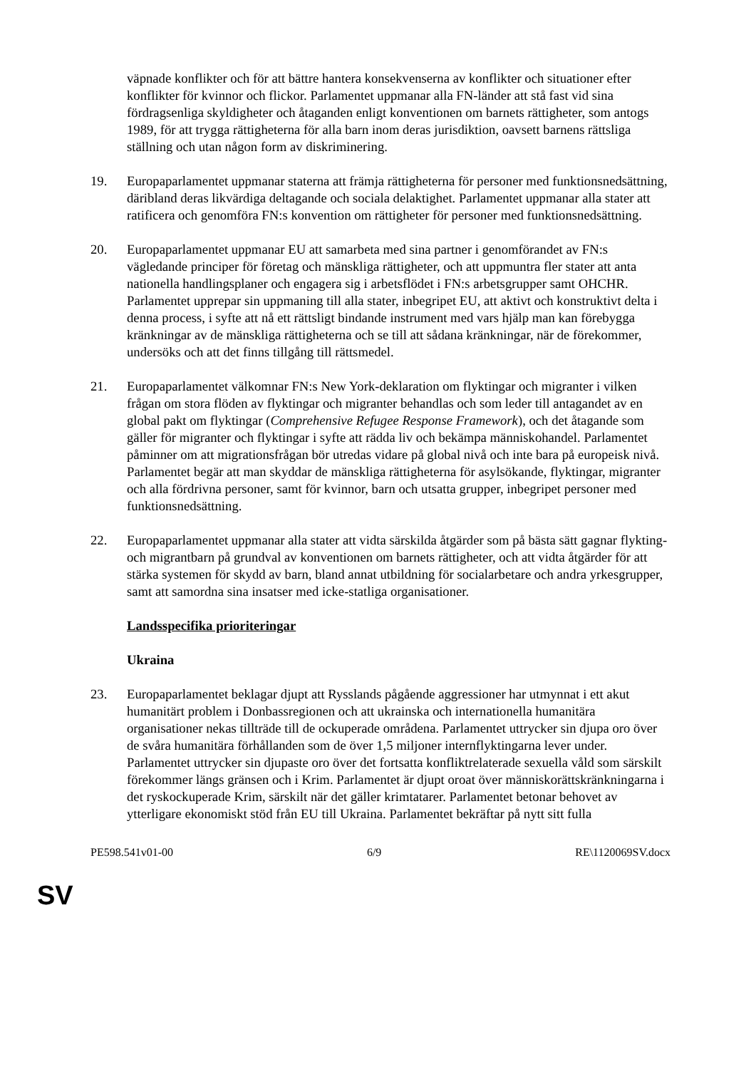väpnade konflikter och för att bättre hantera konsekvenserna av konflikter och situationer efter konflikter för kvinnor och flickor. Parlamentet uppmanar alla FN-länder att stå fast vid sina fördragsenliga skyldigheter och åtaganden enligt konventionen om barnets rättigheter, som antogs 1989, för att trygga rättigheterna för alla barn inom deras jurisdiktion, oavsett barnens rättsliga ställning och utan någon form av diskriminering.
19. Europaparlamentet uppmanar staterna att främja rättigheterna för personer med funktionsnedsättning, däribland deras likvärdiga deltagande och sociala delaktighet. Parlamentet uppmanar alla stater att ratificera och genomföra FN:s konvention om rättigheter för personer med funktionsnedsättning.
20. Europaparlamentet uppmanar EU att samarbeta med sina partner i genomförandet av FN:s vägledande principer för företag och mänskliga rättigheter, och att uppmuntra fler stater att anta nationella handlingsplaner och engagera sig i arbetsflödet i FN:s arbetsgrupper samt OHCHR. Parlamentet upprepar sin uppmaning till alla stater, inbegripet EU, att aktivt och konstruktivt delta i denna process, i syfte att nå ett rättsligt bindande instrument med vars hjälp man kan förebygga kränkningar av de mänskliga rättigheterna och se till att sådana kränkningar, när de förekommer, undersöks och att det finns tillgång till rättsmedel.
21. Europaparlamentet välkomnar FN:s New York-deklaration om flyktingar och migranter i vilken frågan om stora flöden av flyktingar och migranter behandlas och som leder till antagandet av en global pakt om flyktingar (Comprehensive Refugee Response Framework), och det åtagande som gäller för migranter och flyktingar i syfte att rädda liv och bekämpa människohandel. Parlamentet påminner om att migrationsfrågan bör utredas vidare på global nivå och inte bara på europeisk nivå. Parlamentet begär att man skyddar de mänskliga rättigheterna för asylsökande, flyktingar, migranter och alla fördrivna personer, samt för kvinnor, barn och utsatta grupper, inbegripet personer med funktionsnedsättning.
22. Europaparlamentet uppmanar alla stater att vidta särskilda åtgärder som på bästa sätt gagnar flykting- och migrantbarn på grundval av konventionen om barnets rättigheter, och att vidta åtgärder för att stärka systemen för skydd av barn, bland annat utbildning för socialarbetare och andra yrkesgrupper, samt att samordna sina insatser med icke-statliga organisationer.
Landsspecifika prioriteringar
Ukraina
23. Europaparlamentet beklagar djupt att Rysslands pågående aggressioner har utmynnat i ett akut humanitärt problem i Donbassregionen och att ukrainska och internationella humanitära organisationer nekas tillträde till de ockuperade områdena. Parlamentet uttrycker sin djupa oro över de svåra humanitära förhållanden som de över 1,5 miljoner internflyktingarna lever under. Parlamentet uttrycker sin djupaste oro över det fortsatta konfliktrelaterade sexuella våld som särskilt förekommer längs gränsen och i Krim. Parlamentet är djupt oroat över människorättskränkningarna i det ryskockuperade Krim, särskilt när det gäller krimtatarer. Parlamentet betonar behovet av ytterligare ekonomiskt stöd från EU till Ukraina. Parlamentet bekräftar på nytt sitt fulla
PE598.541v01-00 6/9 RE\1120069SV.docx
SV